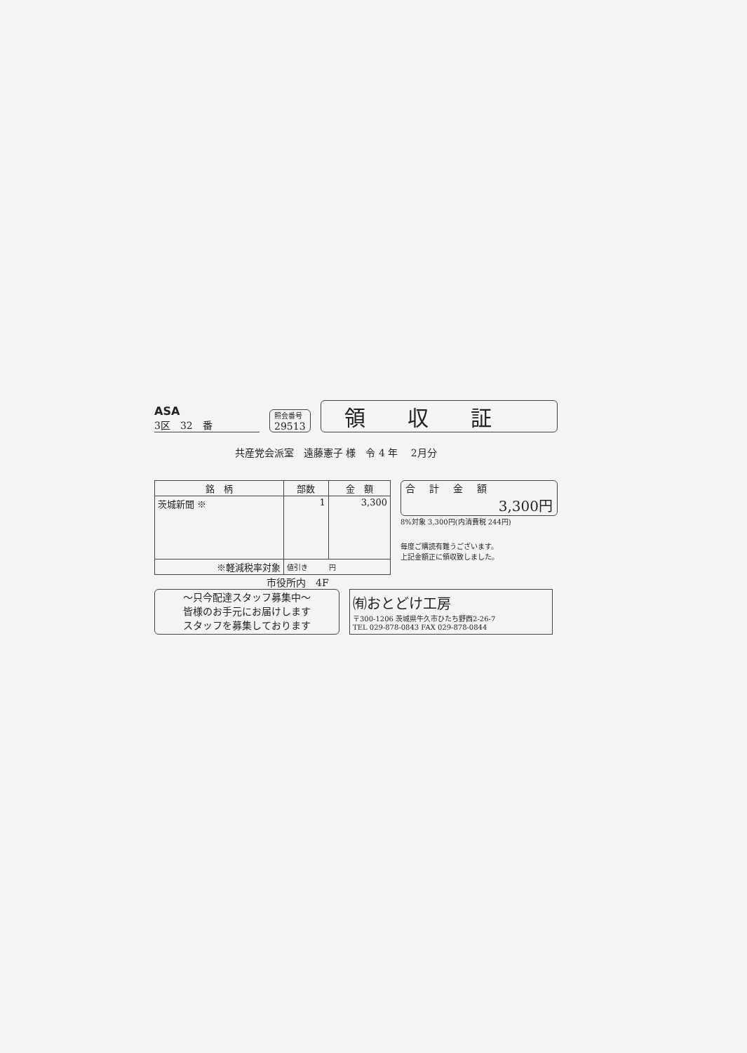ASA
3区　32　番
照会番号
29513
領収証
共産党会派室　遠藤憲子 様　令 4 年　 2月分
| 銘 柄 | 部数 | 金 額 |
| --- | --- | --- |
| 茨城新聞 ※ | 1 | 3,300 |
| ※軽減税率対象 | 値引き 円 | |
合計金額
3,300円
8%対象 3,300円(内消費税 244円)
毎度ご購読有難うございます。
上記金額正に領収致しました。
市役所内　4F
～只今配達スタッフ募集中～
皆様のお手元にお届けします
スタッフを募集しております
㈲おとどけ工房
〒300-1206 茨城県牛久市ひたち野西2-26-7
TEL 029-878-0843 FAX 029-878-0844